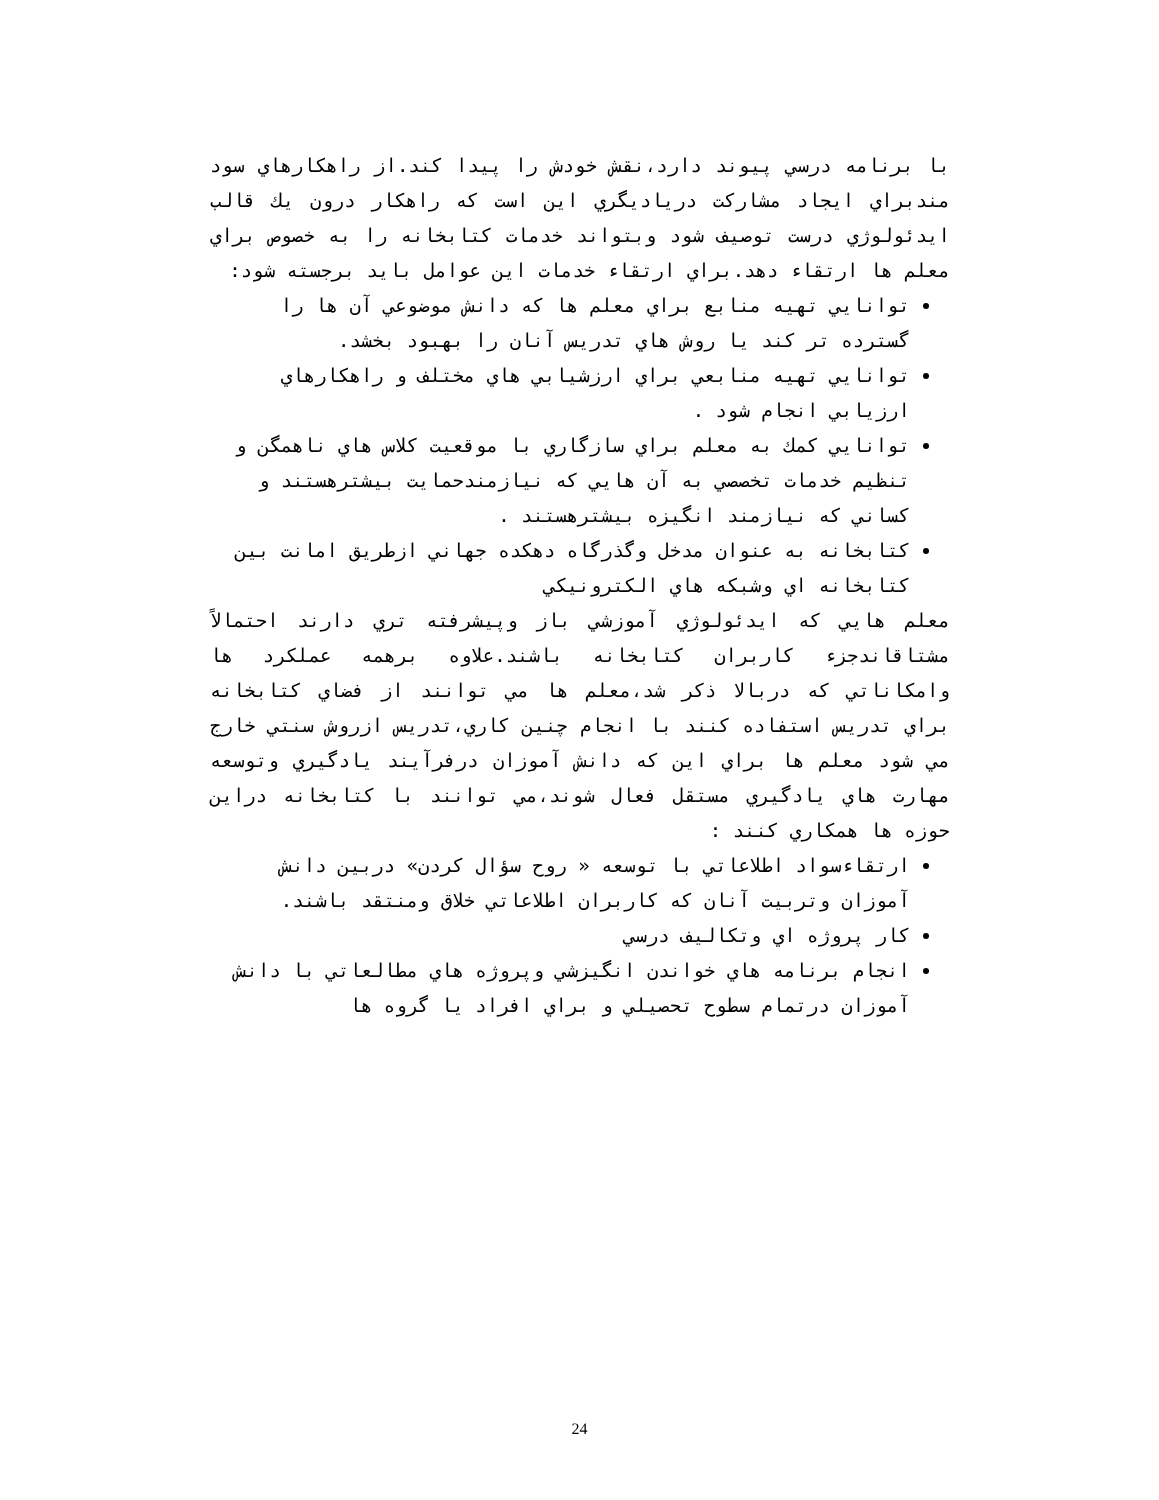با برنامه درسي پيوند دارد،نقش خودش را پيدا كند.از راهكارهاي سود مندبراي ايجاد مشاركت درياديگري اين است كه راهكار درون يك قالب ايدئولوژي درست توصيف شود وبتواند خدمات كتابخانه را به خصوص براي معلم ها ارتقاء دهد.براي ارتقاء خدمات اين عوامل بايد برجسته شود:
توانايي تهيه منابع براي معلم ها كه دانش موضوعي آن ها را گسترده تر كند يا روش هاي تدريس آنان را بهبود بخشد.
توانايي تهيه منابعي براي ارزشيابي هاي مختلف و راهكارهاي ارزيابي انجام شود .
توانايي كمك به معلم براي سازگاري با موقعيت كلاس هاي ناهمگن و تنظيم خدمات تخصصي به آن هايي كه نيازمندحمايت بيشترهستند و كساني كه نيازمند انگيزه بيشترهستند .
كتابخانه به عنوان مدخل وگذرگاه دهكده جهاني ازطريق امانت بين كتابخانه اي وشبكه هاي الكترونيكي
معلم هايي كه ايدئولوژي آموزشي باز وپيشرفته تري دارند احتمالاً مشتاقاندجزء كاربران كتابخانه باشند.علاوه برهمه عملكرد ها وامكاناتي كه دربالا ذكر شد،معلم ها مي توانند از فضاي كتابخانه براي تدريس استفاده كنند با انجام چنين كاري،تدريس ازروش سنتي خارج مي شود معلم ها براي اين كه دانش آموزان درفرآيند يادگيري وتوسعه مهارت هاي يادگيري مستقل فعال شوند،مي توانند با كتابخانه دراين حوزه ها همكاري كنند :
ارتقاءسواد اطلاعاتي با توسعه « روح سؤال كردن» دربين دانش آموزان وتربيت آنان كه كاربران اطلاعاتي خلاق ومنتقد باشند.
كار پروژه اي وتكاليف درسي
انجام برنامه هاي خواندن انگيزشي وپروژه هاي مطالعاتي با دانش آموزان درتمام سطوح تحصيلي و براي افراد يا گروه ها
24